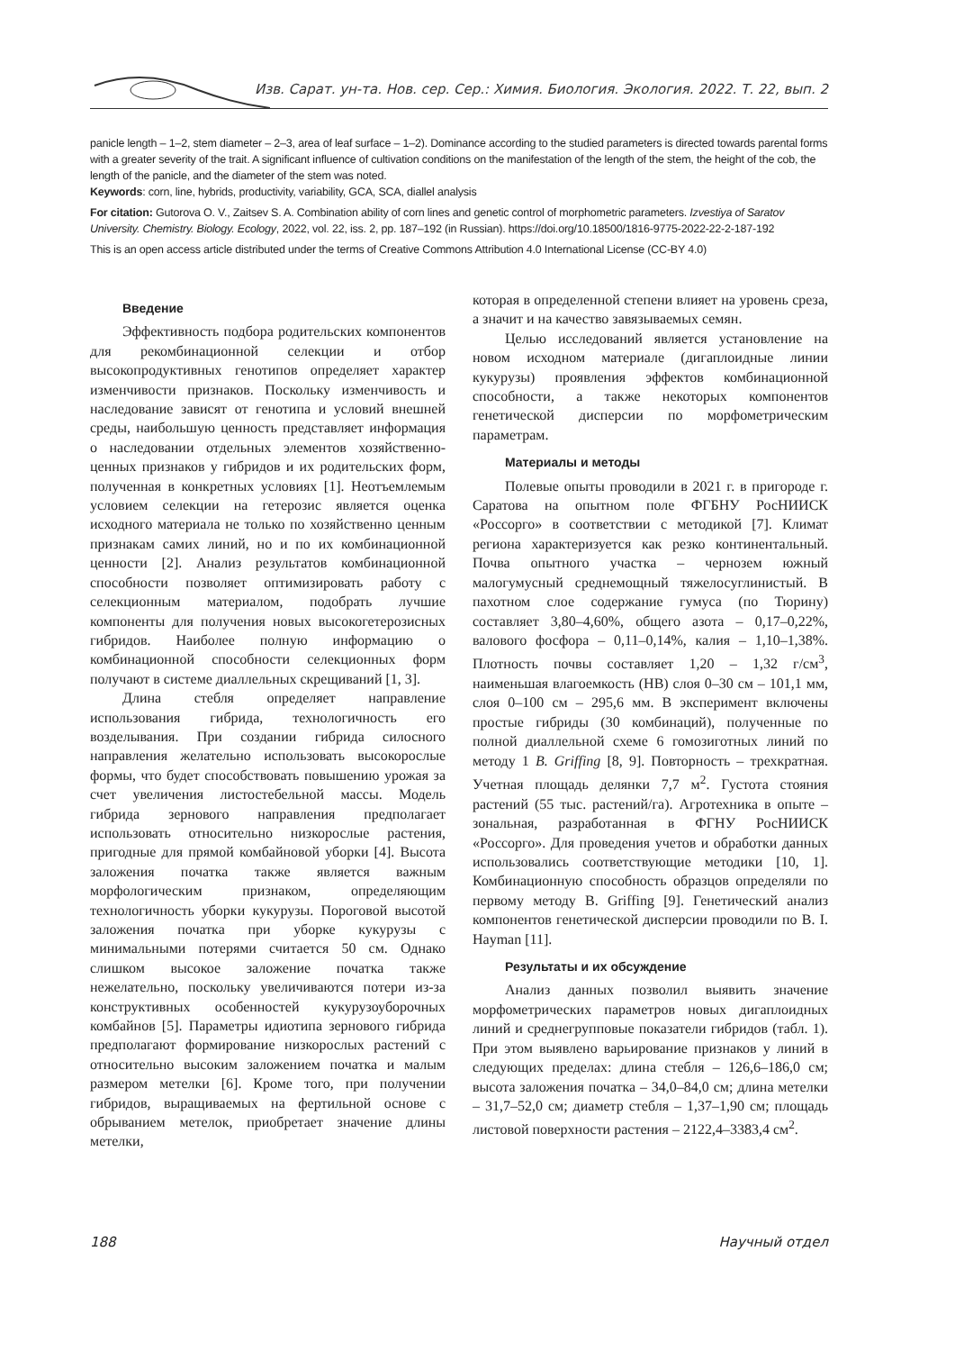Изв. Сарат. ун-та. Нов. сер. Сер.: Химия. Биология. Экология. 2022. Т. 22, вып. 2
panicle length – 1–2, stem diameter – 2–3, area of leaf surface – 1–2). Dominance according to the studied parameters is directed towards parental forms with a greater severity of the trait. A significant influence of cultivation conditions on the manifestation of the length of the stem, the height of the cob, the length of the panicle, and the diameter of the stem was noted.
Keywords: corn, line, hybrids, productivity, variability, GCA, SCA, diallel analysis
For citation: Gutorova O. V., Zaitsev S. A. Combination ability of corn lines and genetic control of morphometric parameters. Izvestiya of Saratov University. Chemistry. Biology. Ecology, 2022, vol. 22, iss. 2, pp. 187–192 (in Russian). https://doi.org/10.18500/1816-9775-2022-22-2-187-192
This is an open access article distributed under the terms of Creative Commons Attribution 4.0 International License (CC-BY 4.0)
Введение
Эффективность подбора родительских компонентов для рекомбинационной селекции и отбор высокопродуктивных генотипов определяет характер изменчивости признаков. Поскольку изменчивость и наследование зависят от генотипа и условий внешней среды, наибольшую ценность представляет информация о наследовании отдельных элементов хозяйственно-ценных признаков у гибридов и их родительских форм, полученная в конкретных условиях [1]. Неотъемлемым условием селекции на гетерозис является оценка исходного материала не только по хозяйственно ценным признакам самих линий, но и по их комбинационной ценности [2]. Анализ результатов комбинационной способности позволяет оптимизировать работу с селекционным материалом, подобрать лучшие компоненты для получения новых высокогетерозисных гибридов. Наиболее полную информацию о комбинационной способности селекционных форм получают в системе диаллельных скрещиваний [1, 3].
Длина стебля определяет направление использования гибрида, технологичность его возделывания. При создании гибрида силосного направления желательно использовать высокорослые формы, что будет способствовать повышению урожая за счет увеличения листостебельной массы. Модель гибрида зернового направления предполагает использовать относительно низкорослые растения, пригодные для прямой комбайновой уборки [4]. Высота заложения початка также является важным морфологическим признаком, определяющим технологичность уборки кукурузы. Пороговой высотой заложения початка при уборке кукурузы с минимальными потерями считается 50 см. Однако слишком высокое заложение початка также нежелательно, поскольку увеличиваются потери из-за конструктивных особенностей кукурузоуборочных комбайнов [5]. Параметры идиотипа зернового гибрида предполагают формирование низкорослых растений с относительно высоким заложением початка и малым размером метелки [6]. Кроме того, при получении гибридов, выращиваемых на фертильной основе с обрыванием метелок, приобретает значение длины метелки,
которая в определенной степени влияет на уровень среза, а значит и на качество завязываемых семян.
Целью исследований является установление на новом исходном материале (дигаплоидные линии кукурузы) проявления эффектов комбинационной способности, а также некоторых компонентов генетической дисперсии по морфометрическим параметрам.
Материалы и методы
Полевые опыты проводили в 2021 г. в пригороде г. Саратова на опытном поле ФГБНУ РосНИИСК «Россорго» в соответствии с методикой [7]. Климат региона характеризуется как резко континентальный. Почва опытного участка – чернозем южный малогумусный среднемощный тяжелосуглинистый. В пахотном слое содержание гумуса (по Тюрину) составляет 3,80–4,60%, общего азота – 0,17–0,22%, валового фосфора – 0,11–0,14%, калия – 1,10–1,38%. Плотность почвы составляет 1,20 – 1,32 г/см<sup>3</sup>, наименьшая влагоемкость (НВ) слоя 0–30 см – 101,1 мм, слоя 0–100 см – 295,6 мм. В эксперимент включены простые гибриды (30 комбинаций), полученные по полной диаллельной схеме 6 гомозиготных линий по методу 1 B. Griffing [8, 9]. Повторность – трехкратная. Учетная площадь делянки 7,7 м<sup>2</sup>. Густота стояния растений (55 тыс. растений/га). Агротехника в опыте – зональная, разработанная в ФГНУ РосНИИСК «Россорго». Для проведения учетов и обработки данных использовались соответствующие методики [10, 1]. Комбинационную способность образцов определяли по первому методу B. Griffing [9]. Генетический анализ компонентов генетической дисперсии проводили по B. I. Hayman [11].
Результаты и их обсуждение
Анализ данных позволил выявить значение морфометрических параметров новых дигаплоидных линий и среднегрупповые показатели гибридов (табл. 1). При этом выявлено варьирование признаков у линий в следующих пределах: длина стебля – 126,6–186,0 см; высота заложения початка – 34,0–84,0 см; длина метелки – 31,7–52,0 см; диаметр стебля – 1,37–1,90 см; площадь листовой поверхности растения – 2122,4–3383,4 см<sup>2</sup>.
188 Научный отдел